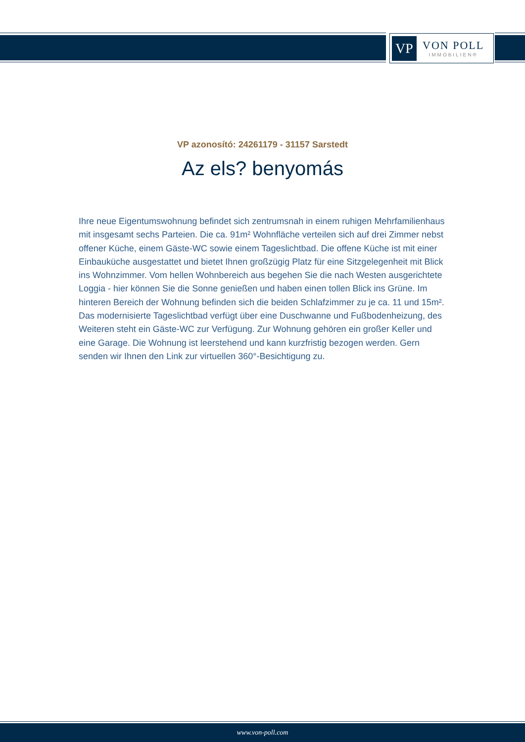VP
VON POLL
IMMOBILIEN®
VP azonosító: 24261179 - 31157 Sarstedt
Az els? benyomás
Ihre neue Eigentumswohnung befindet sich zentrumsnah in einem ruhigen Mehrfamilienhaus mit insgesamt sechs Parteien. Die ca. 91m² Wohnfläche verteilen sich auf drei Zimmer nebst offener Küche, einem Gäste-WC sowie einem Tageslichtbad. Die offene Küche ist mit einer Einbauküche ausgestattet und bietet Ihnen großzügig Platz für eine Sitzgelegenheit mit Blick ins Wohnzimmer. Vom hellen Wohnbereich aus begehen Sie die nach Westen ausgerichtete Loggia - hier können Sie die Sonne genießen und haben einen tollen Blick ins Grüne. Im hinteren Bereich der Wohnung befinden sich die beiden Schlafzimmer zu je ca. 11 und 15m². Das modernisierte Tageslichtbad verfügt über eine Duschwanne und Fußbodenheizung, des Weiteren steht ein Gäste-WC zur Verfügung. Zur Wohnung gehören ein großer Keller und eine Garage. Die Wohnung ist leerstehend und kann kurzfristig bezogen werden. Gern senden wir Ihnen den Link zur virtuellen 360°-Besichtigung zu.
www.von-poll.com